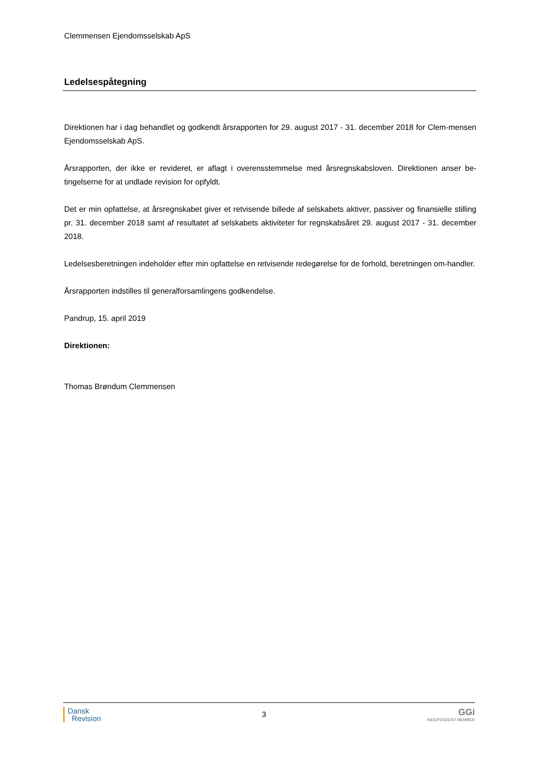Clemmensen Ejendomsselskab ApS
Ledelsespåtegning
Direktionen har i dag behandlet og godkendt årsrapporten for 29. august 2017 - 31. december 2018 for Clem-mensen Ejendomsselskab ApS.
Årsrapporten, der ikke er revideret, er aflagt i overensstemmelse med årsregnskabsloven. Direktionen anser be-tingelserne for at undlade revision for opfyldt.
Det er min opfattelse, at årsregnskabet giver et retvisende billede af selskabets aktiver, passiver og finansielle stilling pr. 31. december 2018 samt af resultatet af selskabets aktiviteter for regnskabsåret 29. august 2017 - 31. december 2018.
Ledelsesberetningen indeholder efter min opfattelse en retvisende redegørelse for de forhold, beretningen om-handler.
Årsrapporten indstilles til generalforsamlingens godkendelse.
Pandrup, 15. april 2019
Direktionen:
Thomas Brøndum Clemmensen
Dansk
Revision
3
GGi
INDEPENDENT MEMBER